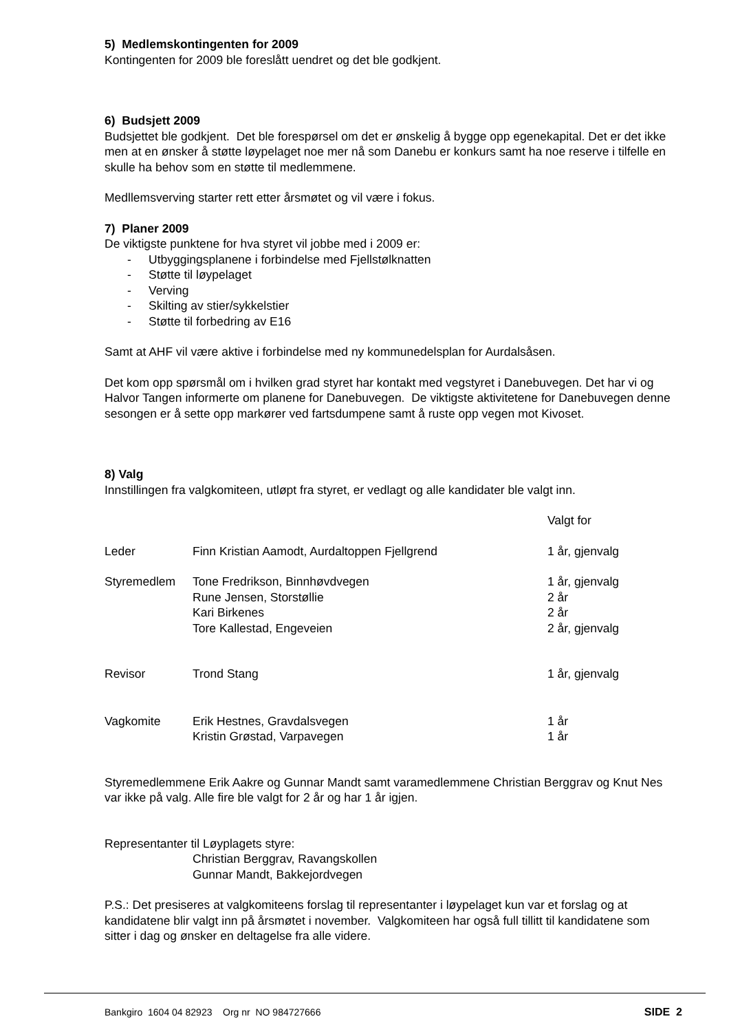5) Medlemskontingenten for 2009
Kontingenten for 2009 ble foreslått uendret og det ble godkjent.
6) Budsjett 2009
Budsjettet ble godkjent. Det ble forespørsel om det er ønskelig å bygge opp egenekapital. Det er det ikke men at en ønsker å støtte løypelaget noe mer nå som Danebu er konkurs samt ha noe reserve i tilfelle en skulle ha behov som en støtte til medlemmene.
Medllemsverving starter rett etter årsmøtet og vil være i fokus.
7) Planer 2009
De viktigste punktene for hva styret vil jobbe med i 2009 er:
- Utbyggingsplanene i forbindelse med Fjellstølknatten
- Støtte til løypelaget
- Verving
- Skilting av stier/sykkelstier
- Støtte til forbedring av E16
Samt at AHF vil være aktive i forbindelse med ny kommunedelsplan for Aurdalsåsen.
Det kom opp spørsmål om i hvilken grad styret har kontakt med vegstyret i Danebuvegen. Det har vi og Halvor Tangen informerte om planene for Danebuvegen. De viktigste aktivitetene for Danebuvegen denne sesongen er å sette opp markører ved fartsdumpene samt å ruste opp vegen mot Kivoset.
8) Valg
Innstillingen fra valgkomiteen, utløpt fra styret, er vedlagt og alle kandidater ble valgt inn.
| | | Valgt for |
| Leder | Finn Kristian Aamodt, Aurdaltoppen Fjellgrend | 1 år, gjenvalg |
| Styremedlem | Tone Fredrikson, Binnhøvdvegen | 1 år, gjenvalg |
| | Rune Jensen, Storstøllie | 2 år |
| | Kari Birkenes | 2 år |
| | Tore Kallestad, Engeveien | 2 år, gjenvalg |
| Revisor | Trond Stang | 1 år, gjenvalg |
| Vagkomite | Erik Hestnes, Gravdalsvegen | 1 år |
| | Kristin Grøstad, Varpavegen | 1 år |
Styremedlemmene Erik Aakre og Gunnar Mandt samt varamedlemmene Christian Berggrav og Knut Nes var ikke på valg. Alle fire ble valgt for 2 år og har 1 år igjen.
Representanter til Løyplagets styre:
Christian Berggrav, Ravangskollen
Gunnar Mandt, Bakkejordvegen
P.S.: Det presiseres at valgkomiteens forslag til representanter i løypelaget kun var et forslag og at kandidatene blir valgt inn på årsmøtet i november. Valgkomiteen har også full tillitt til kandidatene som sitter i dag og ønsker en deltagelse fra alle videre.
Bankgiro 1604 04 82923 Org nr NO 984727666 SIDE 2